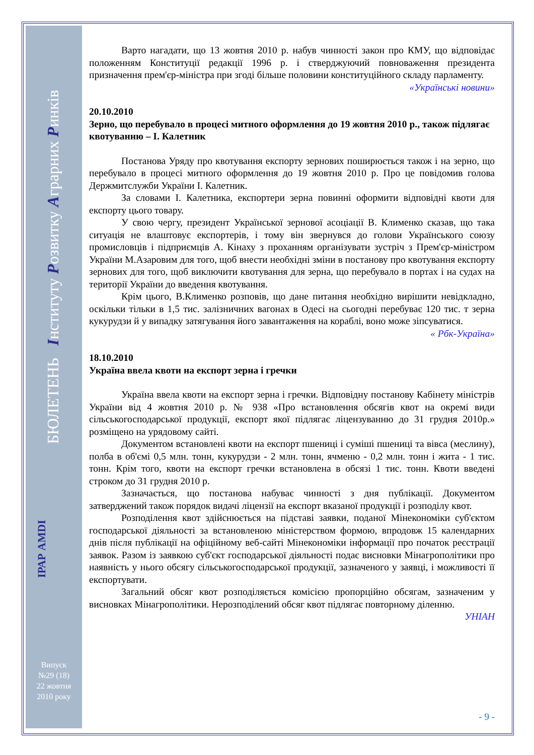БЮЛЕТЕНЬ Інституту Розвитку Аграрних Ринків
ІРАР AMDI
Випуск
№29 (18)
22 жовтня
2010 року
Варто нагадати, що 13 жовтня 2010 р. набув чинності закон про КМУ, що відповідає положенням Конституції редакції 1996 р. і стверджуючий повноваження президента призначення прем'єр-міністра при згоді більше половини конституційного складу парламенту.
«Українські новини»
20.10.2010
Зерно, що перебувало в процесі митного оформлення до 19 жовтня 2010 р., також підлягає квотуванню – І. Калетник
Постанова Уряду про квотування експорту зернових поширюється також і на зерно, що перебувало в процесі митного оформлення до 19 жовтня 2010 р. Про це повідомив голова Держмитслужби України І. Калетник.
За словами І. Калетника, експортери зерна повинні оформити відповідні квоти для експорту цього товару.
У свою чергу, президент Української зернової асоціації В. Клименко сказав, що така ситуація не влаштовує експортерів, і тому він звернувся до голови Українського союзу промисловців і підприємців А. Кінаху з проханням організувати зустріч з Прем'єр-міністром України М.Азаровим для того, щоб внести необхідні зміни в постанову про квотування експорту зернових для того, щоб виключити квотування для зерна, що перебувало в портах і на судах на території України до введення квотування.
Крім цього, В.Клименко розповів, що дане питання необхідно вирішити невідкладно, оскільки тільки в 1,5 тис. залізничних вагонах в Одесі на сьогодні перебуває 120 тис. т зерна кукурудзи й у випадку затягування його завантаження на кораблі, воно може зіпсуватися.
« Рбк-Україна»
18.10.2010
Україна ввела квоти на експорт зерна і гречки
Україна ввела квоти на експорт зерна і гречки. Відповідну постанову Кабінету міністрів України від 4 жовтня 2010 р. № 938 «Про встановлення обсягів квот на окремі види сільськогосподарської продукції, експорт якої підлягає ліцензуванню до 31 грудня 2010р.» розміщено на урядовому сайті.
Документом встановлені квоти на експорт пшениці і суміші пшениці та вівса (меслину), полба в об'ємі 0,5 млн. тонн, кукурудзи - 2 млн. тонн, ячменю - 0,2 млн. тонн і жита - 1 тис. тонн. Крім того, квоти на експорт гречки встановлена в обсязі 1 тис. тонн. Квоти введені строком до 31 грудня 2010 р.
Зазначається, що постанова набуває чинності з дня публікації. Документом затверджений також порядок видачі ліцензії на експорт вказаної продукції і розподілу квот.
Розподілення квот здійснюється на підставі заявки, поданої Мінекономіки суб'єктом господарської діяльності за встановленою міністерством формою, впродовж 15 календарних днів після публікації на офіційному веб-сайті Мінекономіки інформації про початок реєстрації заявок. Разом із заявкою суб'єкт господарської діяльності подає висновки Мінагрополітики про наявність у нього обсягу сільськогосподарської продукції, зазначеного у заявці, і можливості її експортувати.
Загальний обсяг квот розподіляється комісією пропорційно обсягам, зазначеним у висновках Мінагрополітики. Нерозподілений обсяг квот підлягає повторному діленню.
УНІАН
- 9 -